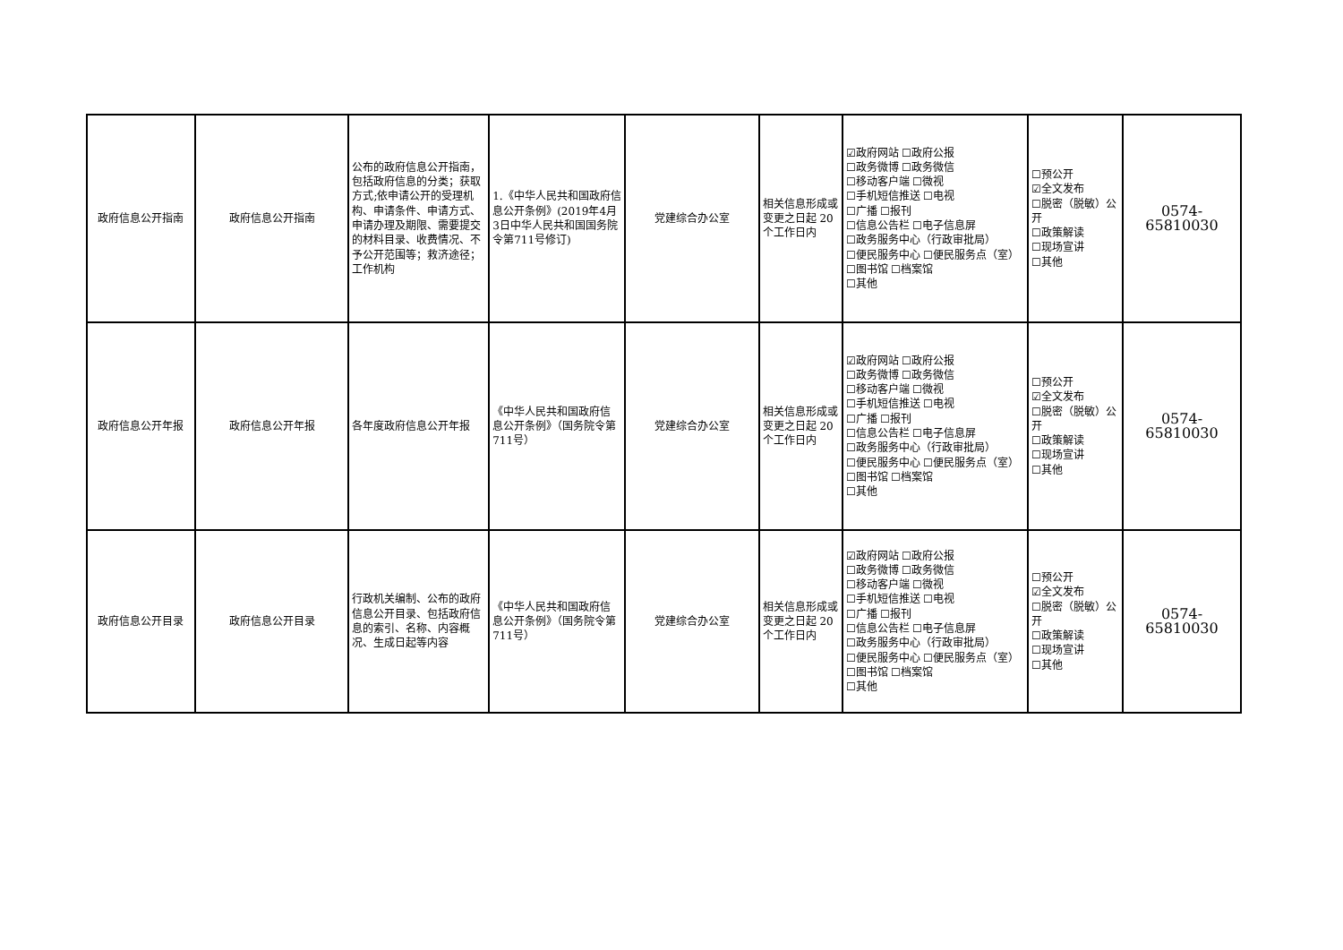| 政府信息公开指南 | 政府信息公开指南 | 公布的政府信息公开指南，包括政府信息的分类；获取方式;依申请公开的受理机构、申请条件、申请方式、申请办理及期限、需要提交的材料目录、收费情况、不予公开范围等；救济途径；工作机构 | 1.《中华人民共和国政府信息公开条例》(2019年4月3日中华人民共和国国务院令第711号修订) | 党建综合办公室 | 相关信息形成或变更之日起 20 个工作日内 | ☑政府网站 ☐政府公报 ☐政务微博 ☐政务微信 ☐移动客户端 ☐微视 ☐手机短信推送 ☐电视 ☐广播 ☐报刊 ☐信息公告栏 ☐电子信息屏 ☐政务服务中心（行政审批局） ☐便民服务中心 ☐便民服务点（室） ☐图书馆 ☐档案馆 ☐其他 | ☐预公开 ☑全文发布 ☐脱密（脱敏）公开 ☐政策解读 ☐现场宣讲 ☐其他 | 0574-65810030 |
| 政府信息公开年报 | 政府信息公开年报 | 各年度政府信息公开年报 | 《中华人民共和国政府信息公开条例》（国务院令第711号） | 党建综合办公室 | 相关信息形成或变更之日起 20 个工作日内 | ☑政府网站 ☐政府公报 ☐政务微博 ☐政务微信 ☐移动客户端 ☐微视 ☐手机短信推送 ☐电视 ☐广播 ☐报刊 ☐信息公告栏 ☐电子信息屏 ☐政务服务中心（行政审批局） ☐便民服务中心 ☐便民服务点（室） ☐图书馆 ☐档案馆 ☐其他 | ☐预公开 ☑全文发布 ☐脱密（脱敏）公开 ☐政策解读 ☐现场宣讲 ☐其他 | 0574-65810030 |
| 政府信息公开目录 | 政府信息公开目录 | 行政机关编制、公布的政府信息公开目录、包括政府信息的索引、名称、内容概况、生成日起等内容 | 《中华人民共和国政府信息公开条例》（国务院令第711号） | 党建综合办公室 | 相关信息形成或变更之日起 20 个工作日内 | ☑政府网站 ☐政府公报 ☐政务微博 ☐政务微信 ☐移动客户端 ☐微视 ☐手机短信推送 ☐电视 ☐广播 ☐报刊 ☐信息公告栏 ☐电子信息屏 ☐政务服务中心（行政审批局） ☐便民服务中心 ☐便民服务点（室） ☐图书馆 ☐档案馆 ☐其他 | ☐预公开 ☑全文发布 ☐脱密（脱敏）公开 ☐政策解读 ☐现场宣讲 ☐其他 | 0574-65810030 |